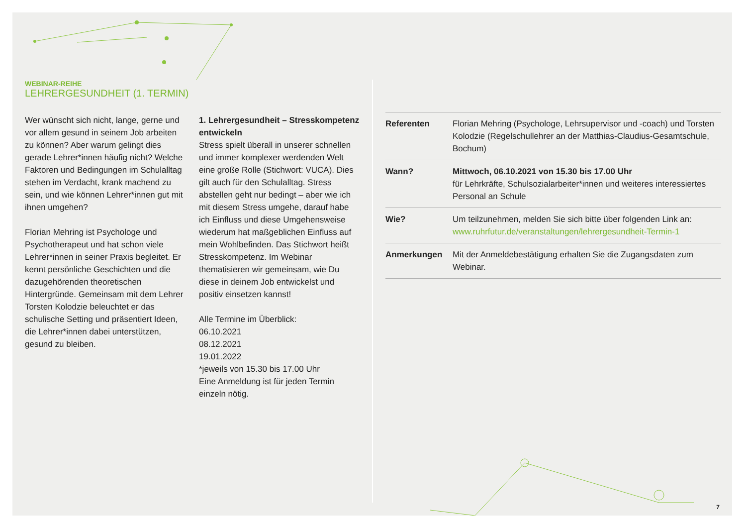WEBINAR-REIHE
LEHRERGESUNDHEIT (1. TERMIN)
Wer wünscht sich nicht, lange, gerne und vor allem gesund in seinem Job arbeiten zu können? Aber warum gelingt dies gerade Lehrer*innen häufig nicht? Welche Faktoren und Bedingungen im Schulalltag stehen im Verdacht, krank machend zu sein, und wie können Lehrer*innen gut mit ihnen umgehen?
Florian Mehring ist Psychologe und Psychotherapeut und hat schon viele Lehrer*innen in seiner Praxis begleitet. Er kennt persönliche Geschichten und die dazugehörenden theoretischen Hintergründe. Gemeinsam mit dem Lehrer Torsten Kolodzie beleuchtet er das schulische Setting und präsentiert Ideen, die Lehrer*innen dabei unterstützen, gesund zu bleiben.
1. Lehrergesundheit – Stresskompetenz entwickeln
Stress spielt überall in unserer schnellen und immer komplexer werdenden Welt eine große Rolle (Stichwort: VUCA). Dies gilt auch für den Schulalltag. Stress abstellen geht nur bedingt – aber wie ich mit diesem Stress umgehe, darauf habe ich Einfluss und diese Umgehensweise wiederum hat maßgeblichen Einfluss auf mein Wohlbefinden. Das Stichwort heißt Stresskompetenz. Im Webinar thematisieren wir gemeinsam, wie Du diese in deinem Job entwickelst und positiv einsetzen kannst!
Alle Termine im Überblick:
06.10.2021
08.12.2021
19.01.2022
*jeweils von 15.30 bis 17.00 Uhr
Eine Anmeldung ist für jeden Termin einzeln nötig.
| Referenten | Florian Mehring (Psychologe, Lehrsupervisor und -coach) und Torsten Kolodzie (Regelschullehrer an der Matthias-Claudius-Gesamtschule, Bochum) |
| Wann? | Mittwoch, 06.10.2021 von 15.30 bis 17.00 Uhr für Lehrkräfte, Schulsozialarbeiter*innen und weiteres interessiertes Personal an Schule |
| Wie? | Um teilzunehmen, melden Sie sich bitte über folgenden Link an: www.ruhrfutur.de/veranstaltungen/lehrergesundheit-Termin-1 |
| Anmerkungen | Mit der Anmeldebestätigung erhalten Sie die Zugangsdaten zum Webinar. |
7